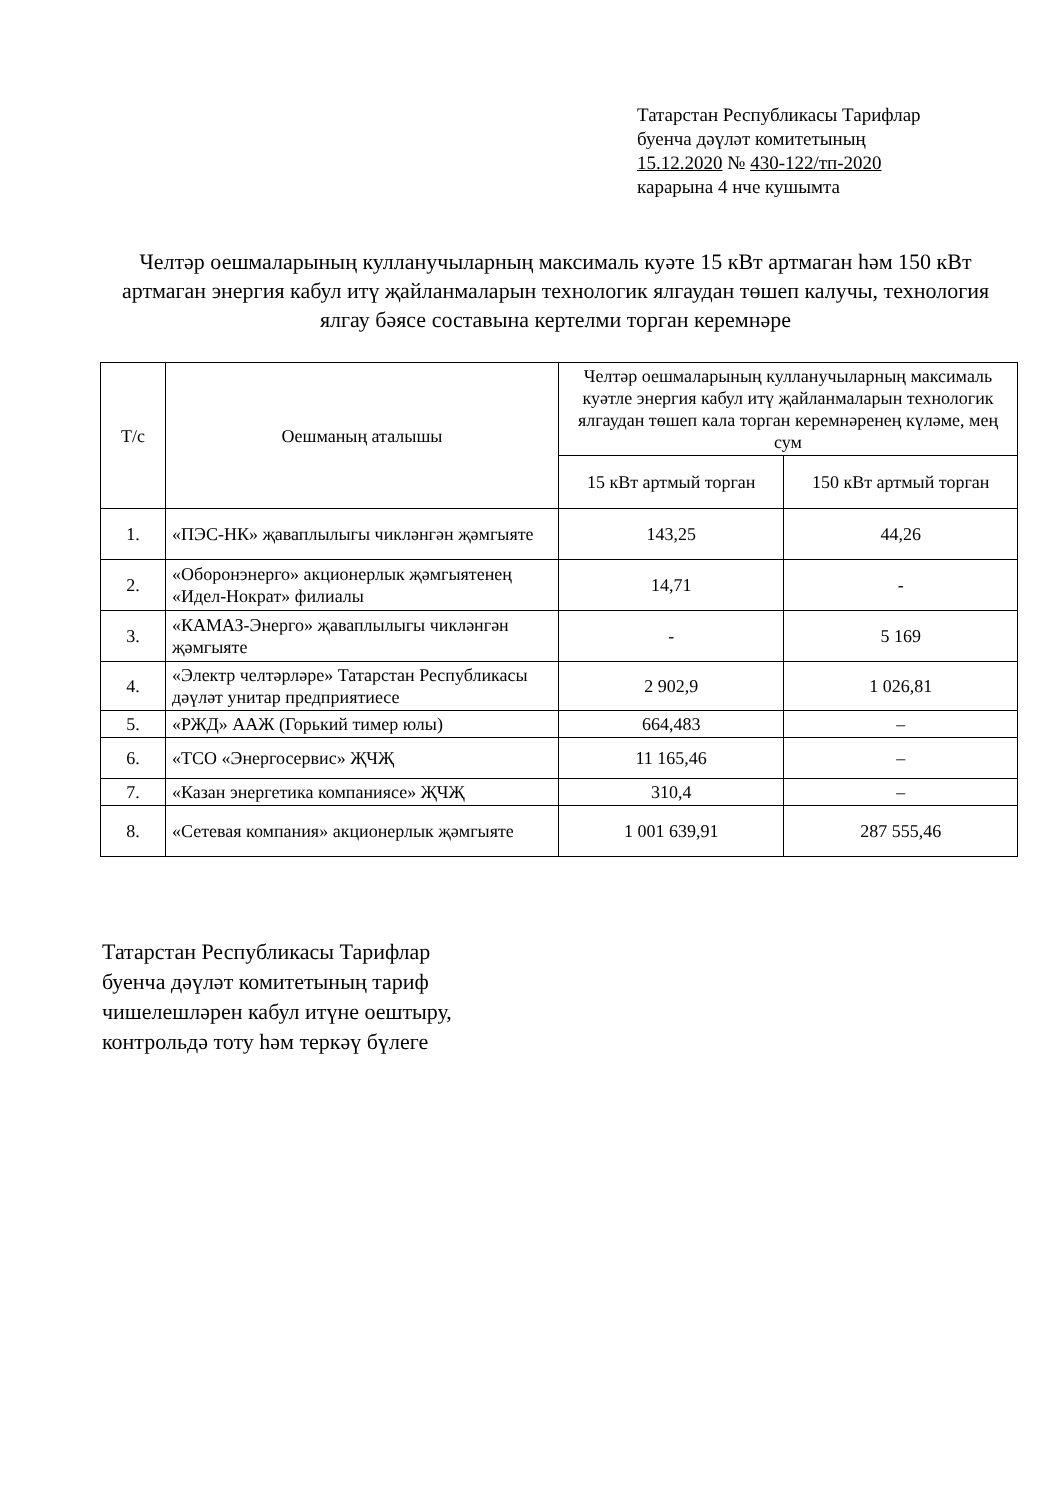Татарстан Республикасы Тарифлар
буенча дәүләт комитетының
15.12.2020 № 430-122/тп-2020
карарына 4 нче кушымта
Челтәр оешмаларының кулланучыларның максималь куәте 15 кВт артмаган һәм 150 кВт артмаган энергия кабул итү җайланмаларын технологик ялгаудан төшеп калучы, технология ялгау бәясе составына кертелми торган керемнәре
| Т/с | Оешманың аталышы | Челтәр оешмаларының кулланучыларның максималь куәтле энергия кабул итү җайланмаларын технологик ялгаудан төшеп кала торган керемнәренең күләме, мең сум | |
| --- | --- | --- | --- |
| | | 15 кВт артмый торган | 150 кВт артмый торган |
| 1. | «ПЭС-НК» җаваплылыгы чикләнгән җәмгыяте | 143,25 | 44,26 |
| 2. | «Оборонэнерго» акционерлык җәмгыятенең «Идел-Нократ» филиалы | 14,71 | - |
| 3. | «КАМАЗ-Энерго» җаваплылыгы чикләнгән җәмгыяте | - | 5 169 |
| 4. | «Электр челтәрләре» Татарстан Республикасы дәүләт унитар предприятиесе | 2 902,9 | 1 026,81 |
| 5. | «РЖД» ААЖ (Горький тимер юлы) | 664,483 | – |
| 6. | «ТСО «Энергосервис» ҖЧҖ | 11 165,46 | – |
| 7. | «Казан энергетика компаниясе» ҖЧҖ | 310,4 | – |
| 8. | «Сетевая компания» акционерлык җәмгыяте | 1 001 639,91 | 287 555,46 |
Татарстан Республикасы Тарифлар
буенча дәүләт комитетының тариф
чишелешләрен кабул итүне оештыру,
контрольдә тоту һәм теркәү бүлеге